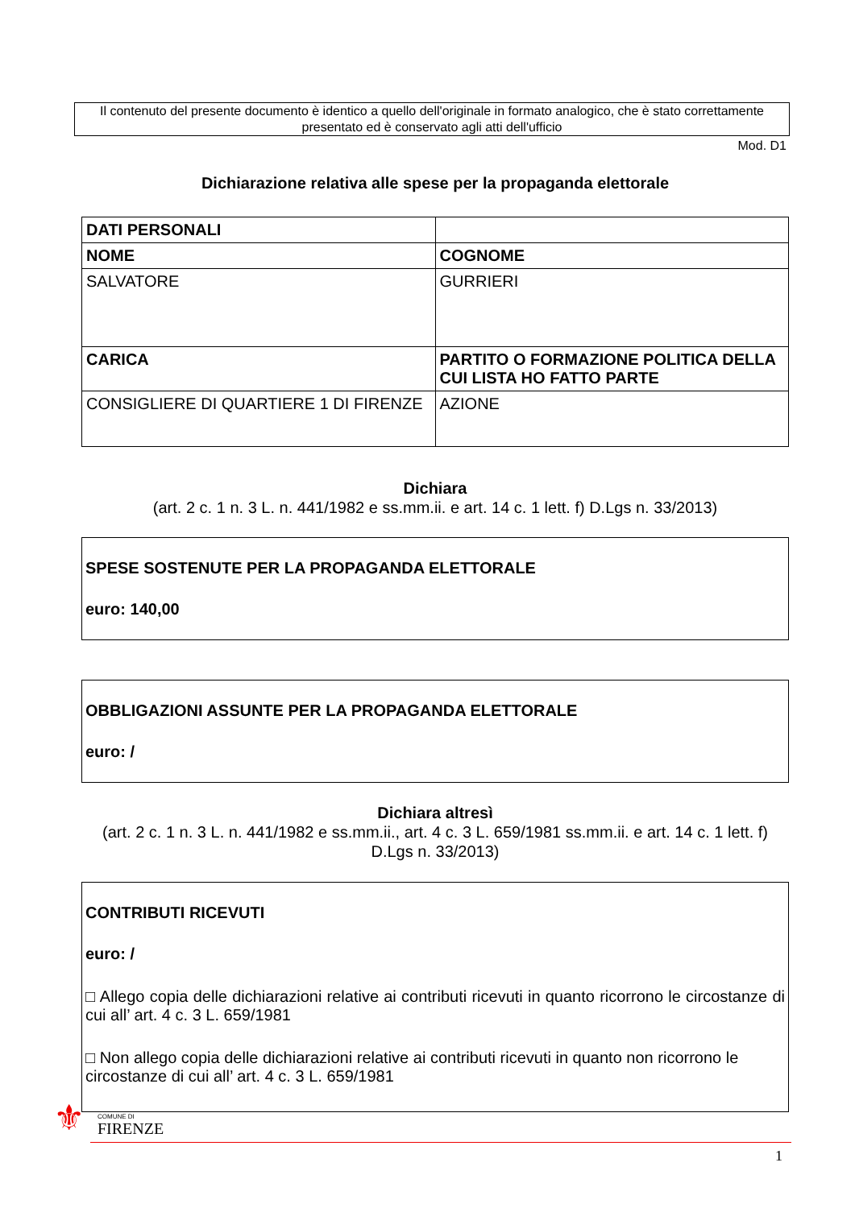Il contenuto del presente documento è identico a quello dell'originale in formato analogico, che è stato correttamente presentato ed è conservato agli atti dell'ufficio
Mod. D1
Dichiarazione relativa alle spese per la propaganda elettorale
| DATI PERSONALI | |
| NOME | COGNOME |
| SALVATORE | GURRIERI |
| CARICA | PARTITO O FORMAZIONE POLITICA DELLA CUI LISTA HO FATTO PARTE |
| CONSIGLIERE DI QUARTIERE 1 DI FIRENZE | AZIONE |
Dichiara
(art. 2 c. 1 n. 3 L. n. 441/1982 e ss.mm.ii. e art. 14 c. 1 lett. f) D.Lgs n. 33/2013)
SPESE SOSTENUTE PER LA PROPAGANDA ELETTORALE
euro: 140,00
OBBLIGAZIONI ASSUNTE PER LA PROPAGANDA ELETTORALE
euro: /
Dichiara altresì
(art. 2 c. 1 n. 3 L. n. 441/1982 e ss.mm.ii., art. 4 c. 3 L. 659/1981 ss.mm.ii. e art. 14 c. 1 lett. f) D.Lgs n. 33/2013)
CONTRIBUTI RICEVUTI
euro: /
□ Allego copia delle dichiarazioni relative ai contributi ricevuti in quanto ricorrono le circostanze di cui all’ art. 4 c. 3 L. 659/1981
□ Non allego copia delle dichiarazioni relative ai contributi ricevuti in quanto non ricorrono le circostanze di cui all’ art. 4 c. 3 L. 659/1981
⚜ COMUNE DI
FIRENZE
1